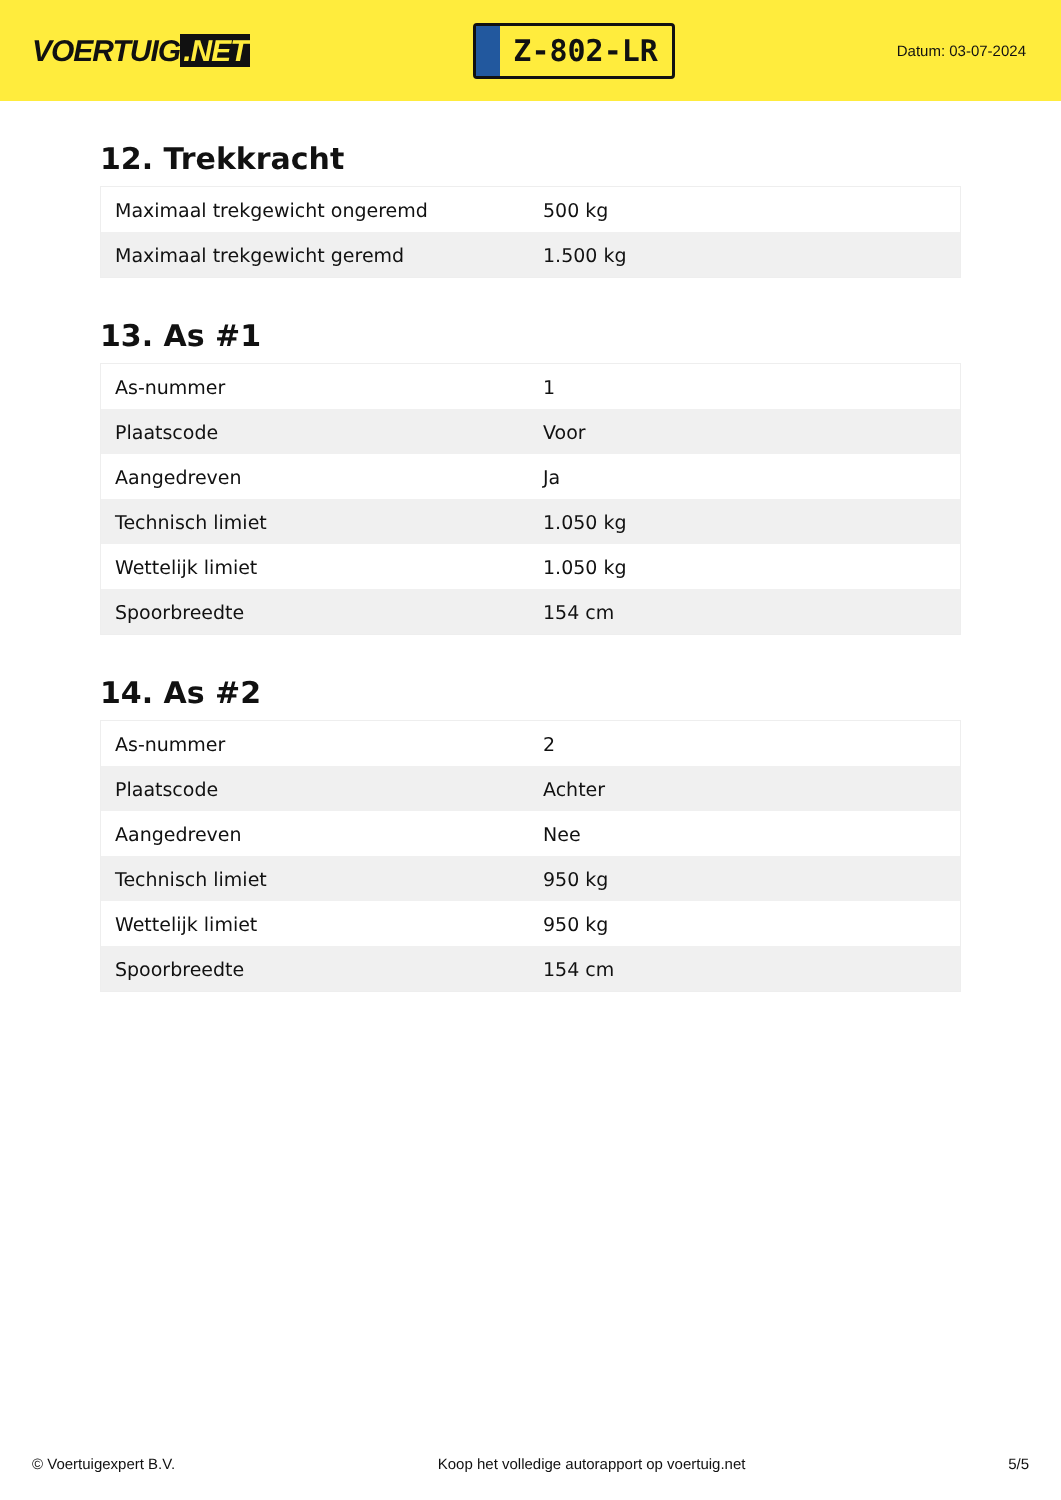VOERTUIG.NET
Z-802-LR
Datum: 03-07-2024
12. Trekkracht
| Maximaal trekgewicht ongeremd | 500 kg |
| Maximaal trekgewicht geremd | 1.500 kg |
13. As #1
| As-nummer | 1 |
| Plaatscode | Voor |
| Aangedreven | Ja |
| Technisch limiet | 1.050 kg |
| Wettelijk limiet | 1.050 kg |
| Spoorbreedte | 154 cm |
14. As #2
| As-nummer | 2 |
| Plaatscode | Achter |
| Aangedreven | Nee |
| Technisch limiet | 950 kg |
| Wettelijk limiet | 950 kg |
| Spoorbreedte | 154 cm |
© Voertuigexpert B.V. Koop het volledige autorapport op voertuig.net 5/5